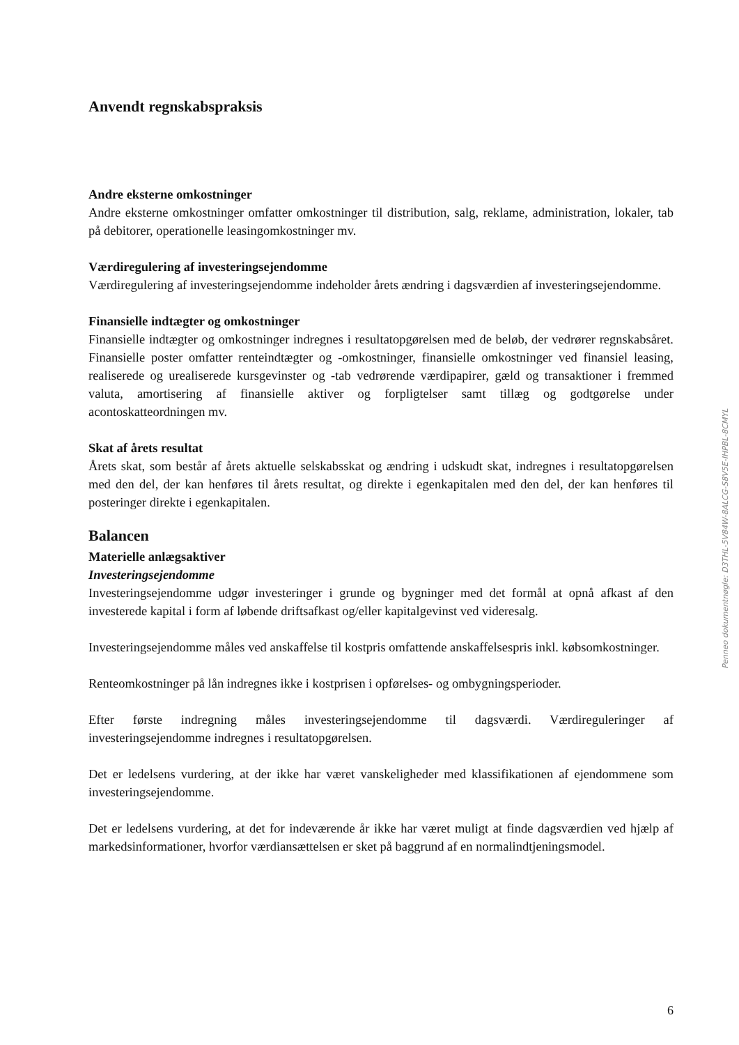Anvendt regnskabspraksis
Andre eksterne omkostninger
Andre eksterne omkostninger omfatter omkostninger til distribution, salg, reklame, administration, lokaler, tab på debitorer, operationelle leasingomkostninger mv.
Værdiregulering af investeringsejendomme
Værdiregulering af investeringsejendomme indeholder årets ændring i dagsværdien af investeringsejendomme.
Finansielle indtægter og omkostninger
Finansielle indtægter og omkostninger indregnes i resultatopgørelsen med de beløb, der vedrører regnskabsåret. Finansielle poster omfatter renteindtægter og -omkostninger, finansielle omkostninger ved finansiel leasing, realiserede og urealiserede kursgevinster og -tab vedrørende værdipapirer, gæld og transaktioner i fremmed valuta, amortisering af finansielle aktiver og forpligtelser samt tillæg og godtgørelse under acontoskatteordningen mv.
Skat af årets resultat
Årets skat, som består af årets aktuelle selskabsskat og ændring i udskudt skat, indregnes i resultatopgørelsen med den del, der kan henføres til årets resultat, og direkte i egenkapitalen med den del, der kan henføres til posteringer direkte i egenkapitalen.
Balancen
Materielle anlægsaktiver
Investeringsejendomme
Investeringsejendomme udgør investeringer i grunde og bygninger med det formål at opnå afkast af den investerede kapital i form af løbende driftsafkast og/eller kapitalgevinst ved videresalg.
Investeringsejendomme måles ved anskaffelse til kostpris omfattende anskaffelsespris inkl. købsomkostninger.
Renteomkostninger på lån indregnes ikke i kostprisen i opførelses- og ombygningsperioder.
Efter første indregning måles investeringsejendomme til dagsværdi. Værdireguleringer af investeringsejendomme indregnes i resultatopgørelsen.
Det er ledelsens vurdering, at der ikke har været vanskeligheder med klassifikationen af ejendommene som investeringsejendomme.
Det er ledelsens vurdering, at det for indeværende år ikke har været muligt at finde dagsværdien ved hjælp af markedsinformationer, hvorfor værdiansættelsen er sket på baggrund af en normalindtjeningsmodel.
Penneo dokumentnøgle: D3THL-5V84W-8ALCG-S8V5E-IHPBL-8CMYL
6